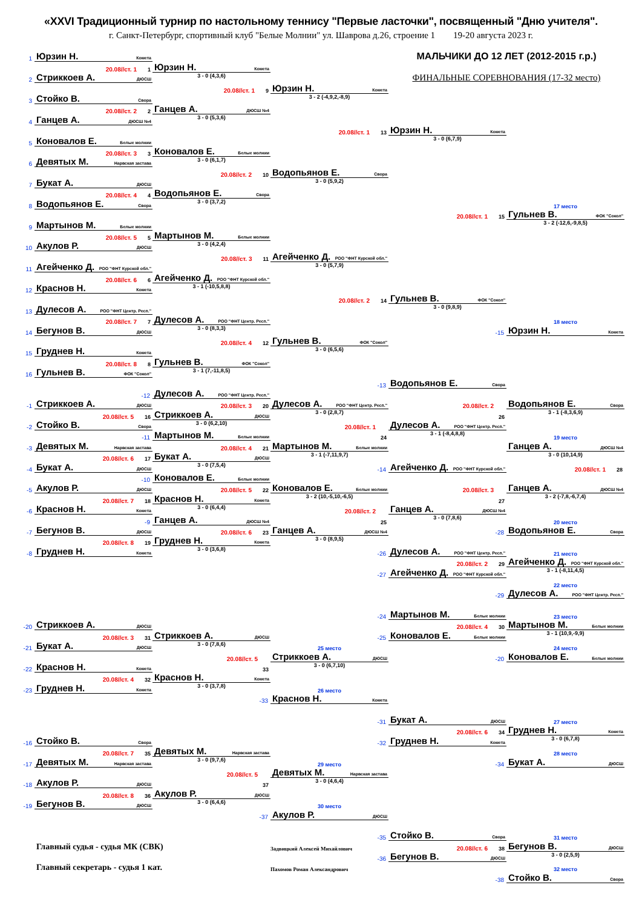«XXVI Традиционный турнир по настольному теннису "Первые ласточки", посвященный "Дню учителя".
г. Санкт-Петербург, спортивный клуб "Белые Молнии" ул. Шаврова д.26, строение 1 19-20 августа 2023 г.
1
Юрзин Н. Комета
МАЛЬЧИКИ ДО 12 ЛЕТ (2012-2015 г.р.)
20.08//ст. 1 1
Юрзин Н. Комета
2
Стриккоев А. ДЮСШ
3 - 0 (4,3,6)
ФИНАЛЬНЫЕ СОРЕВНОВАНИЯ (17-32 место)
20.08//ст. 1 9
Юрзин Н. Комета
3
Стойко В. Свора
3 - 2 (-4,9,2,-8,9)
20.08//ст. 2 2
Ганцев А. ДЮСШ №4
4
Ганцев А. ДЮСШ №4
3 - 0 (5,3,6)
20.08//ст. 1 13
Юрзин Н. Комета
5
Коновалов Е. Белые молнии
3 - 0 (6,7,9)
20.08//ст. 3 3
Коновалов Е. Белые молнии
6
Девятых М. Нарвская застава
3 - 0 (6,1,7)
20.08//ст. 2 10
Водопьянов Е. Свора
7
Букат А. ДЮСШ
3 - 0 (5,9,2)
20.08//ст. 4 4
Водопьянов Е. Свора
8
Водопьянов Е. Свора
3 - 0 (3,7,2)
17 место
20.08//ст. 1 15
Гульнев В. ФОК "Сокол"
9
Мартынов М. Белые молнии
3 - 2 (-12,6,-9,8,5)
20.08//ст. 5 5
Мартынов М. Белые молнии
10
Акулов Р. ДЮСШ
3 - 0 (4,2,4)
20.08//ст. 3 11
Агейченко Д. РОО "ФНТ Курской обл."
11
Агейченко Д. РОО "ФНТ Курской обл."
3 - 0 (5,7,9)
20.08//ст. 6 6
Агейченко Д. РОО "ФНТ Курской обл."
12
Краснов Н. Комета
3 - 1 (-10,5,8,8)
20.08//ст. 2 14
Гульнев В. ФОК "Сокол"
13
Дулесов А. РОО "ФНТ Центр. Респ."
3 - 0 (9,8,9)
20.08//ст. 7 7
Дулесов А. РОО "ФНТ Центр. Респ."
18 место
14
Бегунов В. ДЮСШ
3 - 0 (8,3,3)
-15
Юрзин Н. Комета
20.08//ст. 4 12
Гульнев В. ФОК "Сокол"
15
Груднев Н. Комета
3 - 0 (6,5,6)
20.08//ст. 8 8
Гульнев В. ФОК "Сокол"
16
Гульнев В. ФОК "Сокол"
3 - 1 (7,-11,8,5)
-13
Водопьянов Е. Свора
-12
Дулесов А. РОО "ФНТ Центр. Респ."
-1
Стриккоев А. ДЮСШ
20.08//ст. 3 20
Дулесов А. РОО "ФНТ Центр. Респ."
20.08//ст. 2
Водопьянов Е. Свора
20.08//ст. 5 16
Стриккоев А. ДЮСШ
3 - 0 (2,8,7)
26
3 - 1 (-8,3,6,9)
-2
Стойко В. Свора
3 - 0 (6,2,10)
20.08//ст. 1
Дулесов А. РОО "ФНТ Центр. Респ."
-11
Мартынов М. Белые молнии
24
3 - 1 (-8,4,8,8)
19 место
-3
Девятых М. Нарвская застава
20.08//ст. 4 21
Мартынов М. Белые молнии
Ганцев А. ДЮСШ №4
20.08//ст. 6 17
Букат А. ДЮСШ
3 - 1 (-7,11,9,7)
3 - 0 (10,14,9)
-4
Букат А. ДЮСШ
3 - 0 (7,5,4)
-14
Агейченко Д. РОО "ФНТ Курской обл."
20.08//ст. 1 28
-10
Коновалов Е. Белые молнии
-5
Акулов Р. ДЮСШ
20.08//ст. 5 22
Коновалов Е. Белые молнии
20.08//ст. 3
Ганцев А. ДЮСШ №4
20.08//ст. 7 18
Краснов Н. Комета
3 - 2 (10,-5,10,-6,5)
27
3 - 2 (-7,8,-6,7,4)
-6
Краснов Н. Комета
3 - 0 (6,4,4)
20.08//ст. 2
Ганцев А. ДЮСШ №4
-9
Ганцев А. ДЮСШ №4
25
3 - 0 (7,8,6)
20 место
-7
Бегунов В. ДЮСШ
20.08//ст. 6 23
Ганцев А. ДЮСШ №4
-28
Водопьянов Е. Свора
20.08//ст. 8 19
Груднев Н. Комета
3 - 0 (8,9,5)
-8
Груднев Н. Комета
3 - 0 (3,6,8)
-26
Дулесов А. РОО "ФНТ Центр. Респ."
21 место
20.08//ст. 2 29
Агейченко Д. РОО "ФНТ Курской обл."
-27
Агейченко Д. РОО "ФНТ Курской обл."
3 - 1 (-8,11,4,5)
22 место
-29
Дулесов А. РОО "ФНТ Центр. Респ."
-24
Мартынов М. Белые молнии
23 место
-20
Стриккоев А. ДЮСШ
20.08//ст. 4 30
Мартынов М. Белые молнии
20.08//ст. 3 31
Стриккоев А. ДЮСШ
-25
Коновалов Е. Белые молнии
3 - 1 (10,9,-9,9)
-21
Букат А. ДЮСШ
3 - 0 (7,8,6)
25 место
24 место
20.08//ст. 5
Стриккоев А. ДЮСШ
-20
Коновалов Е. Белые молнии
-22
Краснов Н. Комета
33
3 - 0 (6,7,10)
20.08//ст. 4 32
Краснов Н. Комета
-23
Груднев Н. Комета
3 - 0 (3,7,8)
26 место
-33
Краснов Н. Комета
-31
Букат А. ДЮСШ
27 место
20.08//ст. 6 34
Груднев Н. Комета
-16
Стойко В. Свора
-32
Груднев Н. Комета
3 - 0 (6,7,8)
20.08//ст. 7 35
Девятых М. Нарвская застава
28 место
-17
Девятых М. Нарвская застава
3 - 0 (9,7,6)
29 место
-34
Букат А. ДЮСШ
20.08//ст. 5
Девятых М. Нарвская застава
-18
Акулов Р. ДЮСШ
37
3 - 0 (4,6,4)
20.08//ст. 8 36
Акулов Р. ДЮСШ
-19
Бегунов В. ДЮСШ
3 - 0 (6,4,6)
30 место
-37
Акулов Р. ДЮСШ
-35
Стойко В. Свора
31 место
Главный судья - судья МК (СВК)
Задвицкий Алексей Михайлович
20.08//ст. 6 38
Бегунов В. ДЮСШ
-36
Бегунов В. ДЮСШ
3 - 0 (2,5,9)
Главный секретарь - судья 1 кат.
Пахомов Роман Александрович
32 место
-38
Стойко В. Свора